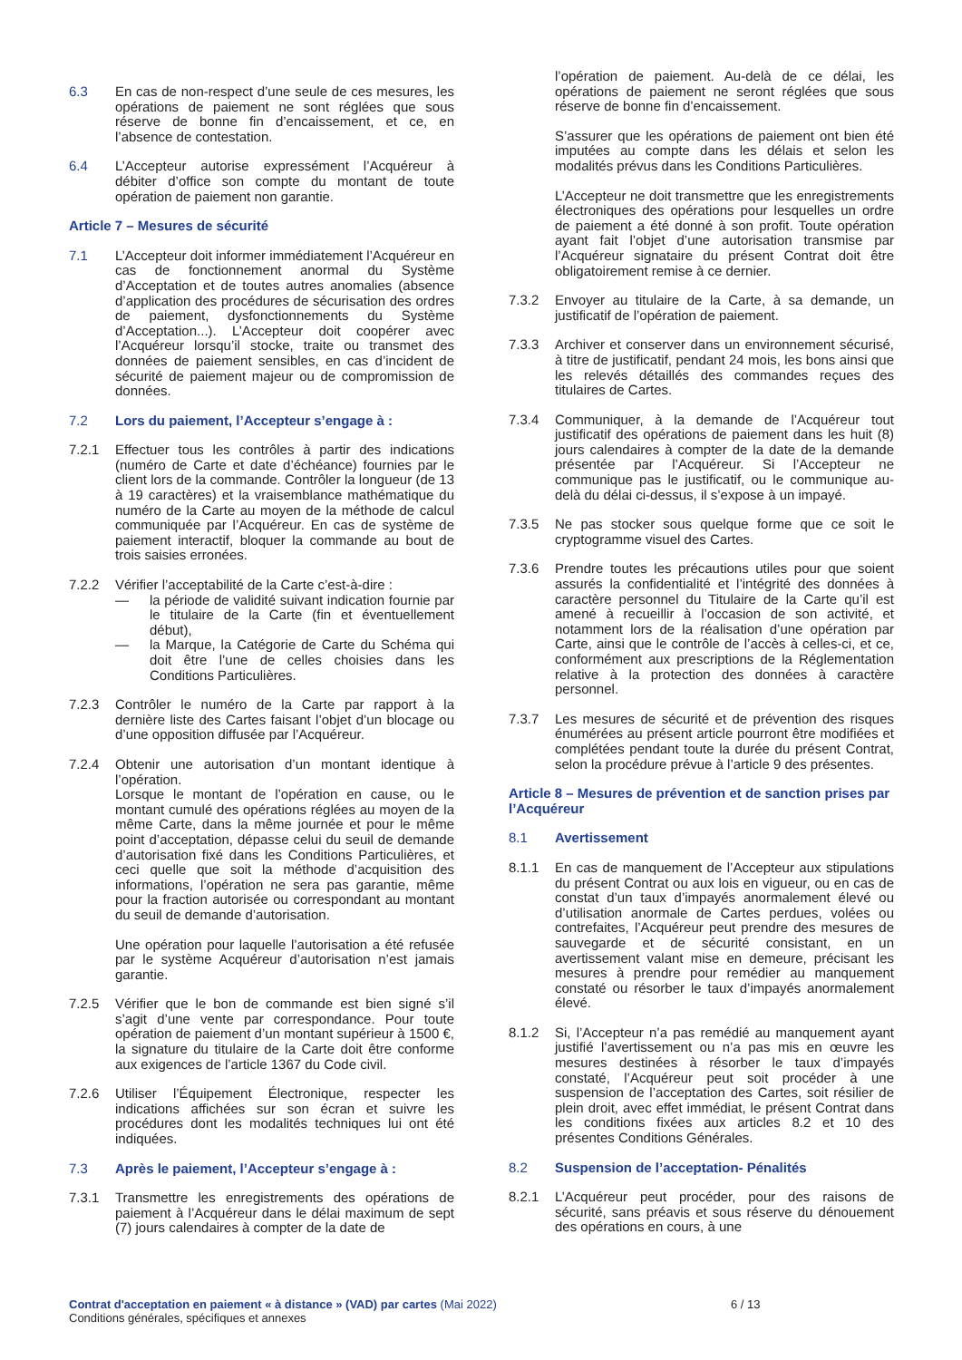6.3 En cas de non-respect d’une seule de ces mesures, les opérations de paiement ne sont réglées que sous réserve de bonne fin d’encaissement, et ce, en l’absence de contestation.
6.4 L’Accepteur autorise expressément l’Acquéreur à débiter d’office son compte du montant de toute opération de paiement non garantie.
Article 7 – Mesures de sécurité
7.1 L’Accepteur doit informer immédiatement l’Acquéreur en cas de fonctionnement anormal du Système d’Acceptation et de toutes autres anomalies (absence d’application des procédures de sécurisation des ordres de paiement, dysfonctionnements du Système d’Acceptation...). L’Accepteur doit coopérer avec l’Acquéreur lorsqu’il stocke, traite ou transmet des données de paiement sensibles, en cas d’incident de sécurité de paiement majeur ou de compromission de données.
7.2 Lors du paiement, l’Accepteur s’engage à :
7.2.1 Effectuer tous les contrôles à partir des indications (numéro de Carte et date d’échéance) fournies par le client lors de la commande. Contrôler la longueur (de 13 à 19 caractères) et la vraisemblance mathématique du numéro de la Carte au moyen de la méthode de calcul communiquée par l’Acquéreur. En cas de système de paiement interactif, bloquer la commande au bout de trois saisies erronées.
7.2.2 Vérifier l’acceptabilité de la Carte c’est-à-dire :
— la période de validité suivant indication fournie par le titulaire de la Carte (fin et éventuellement début),
— la Marque, la Catégorie de Carte du Schéma qui doit être l’une de celles choisies dans les Conditions Particulières.
7.2.3 Contrôler le numéro de la Carte par rapport à la dernière liste des Cartes faisant l’objet d’un blocage ou d’une opposition diffusée par l’Acquéreur.
7.2.4 Obtenir une autorisation d’un montant identique à l’opération.
Lorsque le montant de l’opération en cause, ou le montant cumulé des opérations réglées au moyen de la même Carte, dans la même journée et pour le même point d’acceptation, dépasse celui du seuil de demande d’autorisation fixé dans les Conditions Particulières, et ceci quelle que soit la méthode d’acquisition des informations, l’opération ne sera pas garantie, même pour la fraction autorisée ou correspondant au montant du seuil de demande d’autorisation.
Une opération pour laquelle l’autorisation a été refusée par le système Acquéreur d’autorisation n’est jamais garantie.
7.2.5 Vérifier que le bon de commande est bien signé s’il s’agit d’une vente par correspondance. Pour toute opération de paiement d’un montant supérieur à 1500 €, la signature du titulaire de la Carte doit être conforme aux exigences de l’article 1367 du Code civil.
7.2.6 Utiliser l’Équipement Électronique, respecter les indications affichées sur son écran et suivre les procédures dont les modalités techniques lui ont été indiquées.
7.3 Après le paiement, l’Accepteur s’engage à :
7.3.1 Transmettre les enregistrements des opérations de paiement à l’Acquéreur dans le délai maximum de sept (7) jours calendaires à compter de la date de
l’opération de paiement. Au-delà de ce délai, les opérations de paiement ne seront réglées que sous réserve de bonne fin d’encaissement.
S’assurer que les opérations de paiement ont bien été imputées au compte dans les délais et selon les modalités prévus dans les Conditions Particulières.
L’Accepteur ne doit transmettre que les enregistrements électroniques des opérations pour lesquelles un ordre de paiement a été donné à son profit. Toute opération ayant fait l’objet d’une autorisation transmise par l’Acquéreur signataire du présent Contrat doit être obligatoirement remise à ce dernier.
7.3.2 Envoyer au titulaire de la Carte, à sa demande, un justificatif de l’opération de paiement.
7.3.3 Archiver et conserver dans un environnement sécurisé, à titre de justificatif, pendant 24 mois, les bons ainsi que les relevés détaillés des commandes reçues des titulaires de Cartes.
7.3.4 Communiquer, à la demande de l’Acquéreur tout justificatif des opérations de paiement dans les huit (8) jours calendaires à compter de la date de la demande présentée par l’Acquéreur. Si l’Accepteur ne communique pas le justificatif, ou le communique au-delà du délai ci-dessus, il s’expose à un impayé.
7.3.5 Ne pas stocker sous quelque forme que ce soit le cryptogramme visuel des Cartes.
7.3.6 Prendre toutes les précautions utiles pour que soient assurés la confidentialité et l’intégrité des données à caractère personnel du Titulaire de la Carte qu’il est amené à recueillir à l’occasion de son activité, et notamment lors de la réalisation d’une opération par Carte, ainsi que le contrôle de l’accès à celles-ci, et ce, conformément aux prescriptions de la Réglementation relative à la protection des données à caractère personnel.
7.3.7 Les mesures de sécurité et de prévention des risques énumérées au présent article pourront être modifiées et complétées pendant toute la durée du présent Contrat, selon la procédure prévue à l’article 9 des présentes.
Article 8 – Mesures de prévention et de sanction prises par l’Acquéreur
8.1 Avertissement
8.1.1 En cas de manquement de l’Accepteur aux stipulations du présent Contrat ou aux lois en vigueur, ou en cas de constat d’un taux d’impayés anormalement élevé ou d’utilisation anormale de Cartes perdues, volées ou contrefaites, l’Acquéreur peut prendre des mesures de sauvegarde et de sécurité consistant, en un avertissement valant mise en demeure, précisant les mesures à prendre pour remédier au manquement constaté ou résorber le taux d’impayés anormalement élevé.
8.1.2 Si, l’Accepteur n’a pas remédié au manquement ayant justifié l’avertissement ou n’a pas mis en œuvre les mesures destinées à résorber le taux d’impayés constaté, l’Acquéreur peut soit procéder à une suspension de l’acceptation des Cartes, soit résilier de plein droit, avec effet immédiat, le présent Contrat dans les conditions fixées aux articles 8.2 et 10 des présentes Conditions Générales.
8.2 Suspension de l’acceptation- Pénalités
8.2.1 L’Acquéreur peut procéder, pour des raisons de sécurité, sans préavis et sous réserve du dénouement des opérations en cours, à une
Contrat d'acceptation en paiement « à distance » (VAD) par cartes (Mai 2022) 6 / 13
Conditions générales, spécifiques et annexes